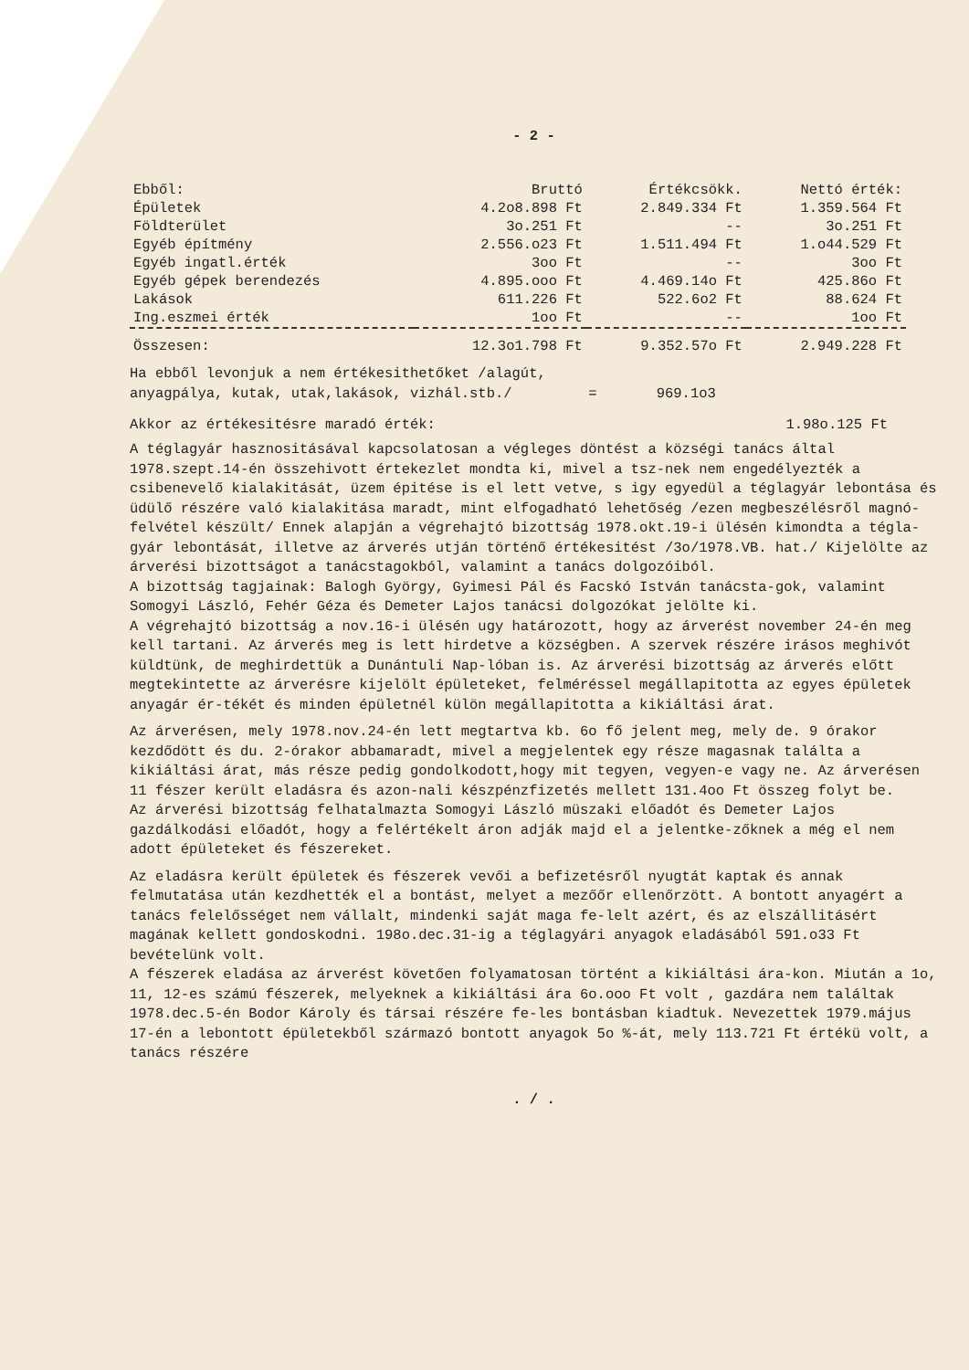- 2 -
| Ebből: | Bruttó | Értékcsökk. | Nettó érték: |
| --- | --- | --- | --- |
| Épületek | 4.2o8.898 Ft | 2.849.334 Ft | 1.359.564 Ft |
| Földterület | 3o.251 Ft | -- | 3o.251 Ft |
| Egyéb építmény | 2.556.o23 Ft | 1.511.494 Ft | 1.o44.529 Ft |
| Egyéb ingatl.érték | 3oo Ft | -- | 3oo Ft |
| Egyéb gépek berendezés | 4.895.ooo Ft | 4.469.14o Ft | 425.86o Ft |
| Lakások | 611.226 Ft | 522.6o2 Ft | 88.624 Ft |
| Ing.eszmei érték | 1oo Ft | -- | 1oo Ft |
| Összesen: | 12.3o1.798 Ft | 9.352.57o Ft | 2.949.228 Ft |
Ha ebből levonjuk a nem értékesithetőket /alagút,
anyagpálya, kutak, utak,lakások, vizhál.stb./ = 969.1o3
Akkor az értékesitésre maradó érték: 1.98o.125 Ft
A téglagyár hasznositásával kapcsolatosan a végleges döntést a községi tanács által 1978.szept.14-én összehivott értekezlet mondta ki, mivel a tsz-nek nem engedélyezték a csibenevelő kialakitását, üzem épitése is el lett vetve, s igy egyedül a téglagyár lebontása és üdülő részére való kialakitása maradt, mint elfogadható lehetőség /ezen megbeszélésről magnó-felvétel készült/ Ennek alapján a végrehajtó bizottság 1978.okt.19-i ülésén kimondta a tégla-gyár lebontását, illetve az árverés utján történő értékesitést /3o/1978.VB. hat./ Kijelölte az árverési bizottságot a tanácstagokból, valamint a tanács dolgozóiból.
A bizottság tagjainak: Balogh György, Gyimesi Pál és Facskó István tanácsta-gok, valamint Somogyi László, Fehér Géza és Demeter Lajos tanácsi dolgozókat jelölte ki.
A végrehajtó bizottság a nov.16-i ülésén ugy határozott, hogy az árverést november 24-én meg kell tartani. Az árverés meg is lett hirdetve a községben. A szervek részére irásos meghivót küldtünk, de meghirdettük a Dunántuli Nap-lóban is. Az árverési bizottság az árverés előtt megtekintette az árverésre kijelölt épületeket, felméréssel megállapitotta az egyes épületek anyagár ér-tékét és minden épületnél külön megállapitotta a kikiáltási árat.
Az árverésen, mely 1978.nov.24-én lett megtartva kb. 6o fő jelent meg, mely de. 9 órakor kezdődött és du. 2-órakor abbamaradt, mivel a megjelentek egy része magasnak találta a kikiáltási árat, más része pedig gondolkodott,hogy mit tegyen, vegyen-e vagy ne. Az árverésen 11 fészer került eladásra és azon-nali készpénzfizetés mellett 131.4oo Ft összeg folyt be.
Az árverési bizottság felhatalmazta Somogyi László müszaki előadót és Demeter Lajos gazdálkodási előadót, hogy a felértékelt áron adják majd el a jelentke-zőknek a még el nem adott épületeket és fészereket.
Az eladásra került épületek és fészerek vevői a befizetésről nyugtát kaptak és annak felmutatása után kezdhették el a bontást, melyet a mezőőr ellenőrzött. A bontott anyagért a tanács felelősséget nem vállalt, mindenki saját maga fe-lelt azért, és az elszállitásért magának kellett gondoskodni. 198o.dec.31-ig a téglagyári anyagok eladásából 591.o33 Ft bevételünk volt.
A fészerek eladása az árverést követően folyamatosan történt a kikiáltási ára-kon. Miután a 1o, 11, 12-es számú fészerek, melyeknek a kikiáltási ára 6o.ooo Ft volt , gazdára nem találtak 1978.dec.5-én Bodor Károly és társai részére fe-les bontásban kiadtuk. Nevezettek 1979.május 17-én a lebontott épületekből származó bontott anyagok 5o %-át, mely 113.721 Ft értékü volt, a tanács részére
. / .